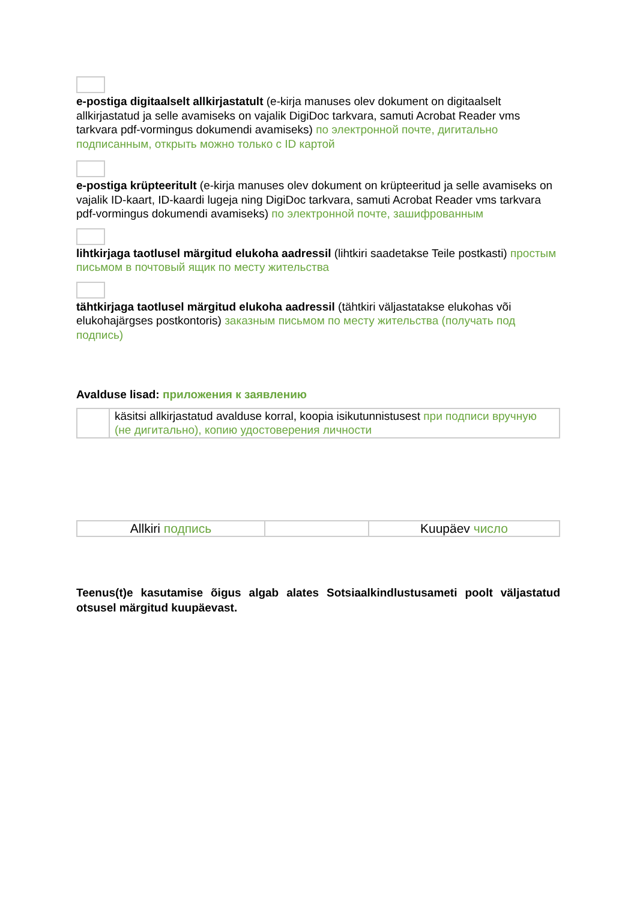e-postiga digitaalselt allkirjastatult (e-kirja manuses olev dokument on digitaalselt allkirjastatud ja selle avamiseks on vajalik DigiDoc tarkvara, samuti Acrobat Reader vms tarkvara pdf-vormingus dokumendi avamiseks) по электронной почте, дигитально подписанным, открыть можно только с ID картой
e-postiga krüpteeritult (e-kirja manuses olev dokument on krüpteeritud ja selle avamiseks on vajalik ID-kaart, ID-kaardi lugeja ning DigiDoc tarkvara, samuti Acrobat Reader vms tarkvara pdf-vormingus dokumendi avamiseks) по электронной почте, зашифрованным
lihtkirjaga taotlusel märgitud elukoha aadressil (lihtkiri saadetakse Teile postkasti) простым письмом в почтовый ящик по месту жительства
tähtkirjaga taotlusel märgitud elukoha aadressil (tähtkiri väljastatakse elukohas või elukohajärgses postkontoris) заказным письмом по месту жительства (получать под подпись)
Avalduse lisad: приложения к заявлению
| | käsitsi allkirjastatud avalduse korral, koopia isikutunnistusest при подписи вручную (не дигитально), копию удостоверения личности |
| Allkiri подпись | | Kuupäev число |
Teenus(t)e kasutamise õigus algab alates Sotsiaalkindlustusameti poolt väljastatud otsusel märgitud kuupäevast.